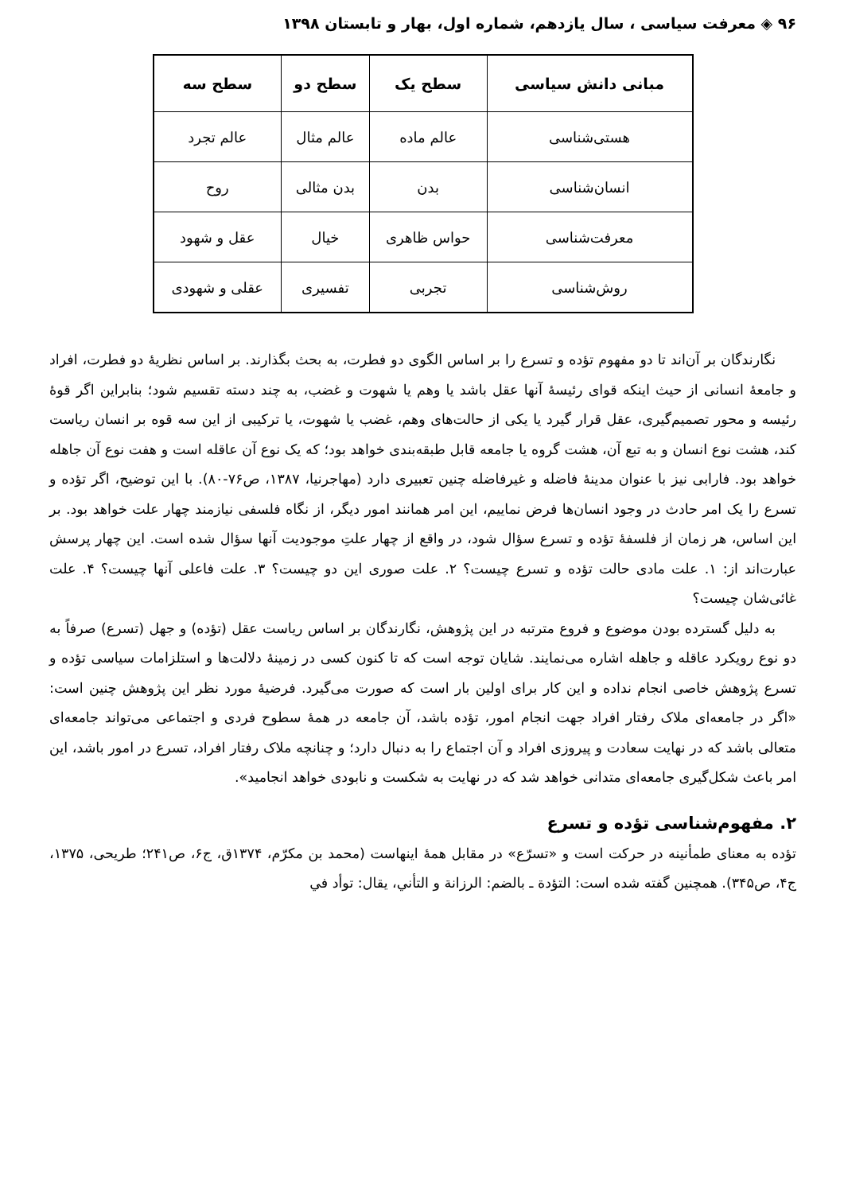۹۶ ◈ معرفت سیاسی ، سال یازدهم، شماره اول، بهار و تابستان ۱۳۹۸
| مبانی دانش سیاسی | سطح یک | سطح دو | سطح سه |
| --- | --- | --- | --- |
| هستی‌شناسی | عالم ماده | عالم مثال | عالم تجرد |
| انسان‌شناسی | بدن | بدن مثالی | روح |
| معرفت‌شناسی | حواس ظاهری | خیال | عقل و شهود |
| روش‌شناسی | تجربی | تفسیری | عقلی و شهودی |
نگارندگان بر آن‌اند تا دو مفهوم تؤده و تسرع را بر اساس الگوی دو فطرت، به بحث بگذارند. بر اساس نظریهٔ دو فطرت، افراد و جامعهٔ انسانی از حیث اینکه قوای رئیسهٔ آنها عقل باشد یا وهم یا شهوت و غضب، به چند دسته تقسیم شود؛ بنابراین اگر قوهٔ رئیسه و محور تصمیم‌گیری، عقل قرار گیرد یا یکی از حالت‌های وهم، غضب یا شهوت، یا ترکیبی از این سه قوه بر انسان ریاست کند، هشت نوع انسان و به تبع آن، هشت گروه یا جامعه قابل طبقه‌بندی خواهد بود؛ که یک نوع آن عاقله است و هفت نوع آن جاهله خواهد بود. فارابی نیز با عنوان مدینهٔ فاضله و غیرفاضله چنین تعبیری دارد (مهاجرنیا، ۱۳۸۷، ص۷۶-۸۰). با این توضیح، اگر تؤده و تسرع را یک امر حادث در وجود انسان‌ها فرض نماییم، این امر همانند امور دیگر، از نگاه فلسفی نیازمند چهار علت خواهد بود. بر این اساس، هر زمان از فلسفهٔ تؤده و تسرع سؤال شود، در واقع از چهار علتِ موجودیت آنها سؤال شده است. این چهار پرسش عبارت‌اند از: ۱. علت مادی حالت تؤده و تسرع چیست؟ ۲. علت صوری این دو چیست؟ ۳. علت فاعلی آنها چیست؟ ۴. علت غائی‌شان چیست؟
به دلیل گسترده بودن موضوع و فروع مترتبه در این پژوهش، نگارندگان بر اساس ریاست عقل (تؤده) و جهل (تسرع) صرفاً به دو نوع رویکرد عاقله و جاهله اشاره می‌نمایند. شایان توجه است که تا کنون کسی در زمینهٔ دلالت‌ها و استلزامات سیاسی تؤده و تسرع پژوهش خاصی انجام نداده و این کار برای اولین بار است که صورت می‌گیرد. فرضیهٔ مورد نظر این پژوهش چنین است: «اگر در جامعه‌ای ملاک رفتار افراد جهت انجام امور، تؤده باشد، آن جامعه در همهٔ سطوح فردی و اجتماعی می‌تواند جامعه‌ای متعالی باشد که در نهایت سعادت و پیروزی افراد و آن اجتماع را به دنبال دارد؛ و چنانچه ملاک رفتار افراد، تسرع در امور باشد، این امر باعث شکل‌گیری جامعه‌ای متدانی خواهد شد که در نهایت به شکست و نابودی خواهد انجامید».
۲. مفهوم‌شناسی تؤده و تسرع
تؤده به معنای طمأنینه در حرکت است و «تسرّع» در مقابل همهٔ اینهاست (محمد بن مکرّم، ۱۳۷۴ق، ج۶، ص۲۴۱؛ طریحی، ۱۳۷۵، ج۴، ص۳۴۵). همچنین گفته شده است: التؤدة ـ بالضم: الرزانة و التأني، يقال: توأد في